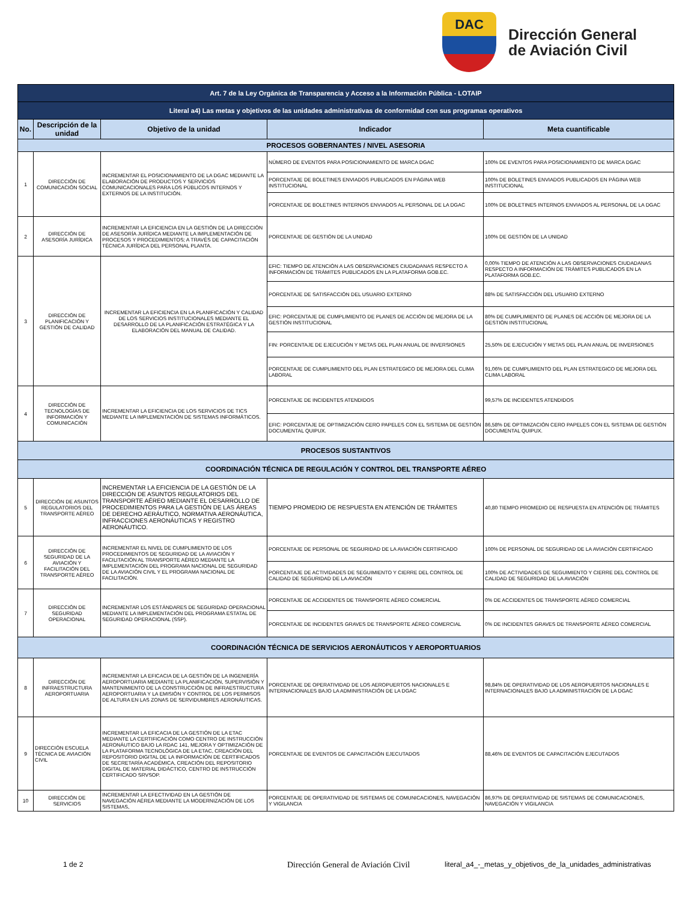DAC
Dirección General
de Aviación Civil
| Art. 7 de la Ley Orgánica de Transparencia y Acceso a la Información Pública - LOTAIP | | | | |
| Literal a4) Las metas y objetivos de las unidades administrativas de conformidad con sus programas operativos | | | | |
| No. | Descripción de la unidad | Objetivo de la unidad | Indicador | Meta cuantificable |
| PROCESOS GOBERNANTES / NIVEL ASESORIA | | | | |
| 1 | DIRECCIÓN DE COMUNICACIÓN SOCIAL | INCREMENTAR EL POSICIONAMIENTO DE LA DGAC MEDIANTE LA ELABORACIÓN DE PRODUCTOS Y SERVICIOS COMUNICACIONALES PARA LOS PÚBLICOS INTERNOS Y EXTERNOS DE LA INSTITUCIÓN. | NÚMERO DE EVENTOS PARA POSICIONAMIENTO DE MARCA DGAC | 100% DE EVENTOS PARA POSICIONAMIENTO DE MARCA DGAC |
| | | | PORCENTAJE DE BOLETINES ENVIADOS PUBLICADOS EN PÁGINA WEB INSTITUCIONAL | 100% DE BOLETINES ENVIADOS PUBLICADOS EN PÁGINA WEB INSTITUCIONAL |
| | | | PORCENTAJE DE BOLETINES INTERNOS ENVIADOS AL PERSONAL DE LA DGAC | 100% DE BOLETINES INTERNOS ENVIADOS AL PERSONAL DE LA DGAC |
| 2 | DIRECCIÓN DE ASESORÍA JURÍDICA | INCREMENTAR LA EFICIENCIA EN LA GESTIÓN DE LA DIRECCIÓN DE ASESORÍA JURÍDICA MEDIANTE LA IMPLEMENTACIÓN DE PROCESOS Y PROCEDIMIENTOS; A TRAVÉS DE CAPACITACIÓN TÉCNICA JURÍDICA DEL PERSONAL PLANTA. | PORCENTAJE DE GESTIÓN DE LA UNIDAD | 100% DE GESTIÓN DE LA UNIDAD |
| 3 | DIRECCIÓN DE PLANIFICACIÓN Y GESTIÓN DE CALIDAD | INCREMENTAR LA EFICIENCIA EN LA PLANIFICACIÓN Y CALIDAD DE LOS SERVICIOS INSTITUCIONALES MEDIANTE EL DESARROLLO DE LA PLANIFICACIÓN ESTRATÉGICA Y LA ELABORACIÓN DEL MANUAL DE CALIDAD. | EFIC: TIEMPO DE ATENCIÓN A LAS OBSERVACIONES CIUDADANAS RESPECTO A INFORMACIÓN DE TRÁMITES PUBLICADOS EN LA PLATAFORMA GOB.EC. | 0,00% TIEMPO DE ATENCIÓN A LAS OBSERVACIONES CIUDADANAS RESPECTO A INFORMACIÓN DE TRÁMITES PUBLICADOS EN LA PLATAFORMA GOB.EC. |
| | | | PORCENTAJE DE SATISFACCIÓN DEL USUARIO EXTERNO | 88% DE SATISFACCIÓN DEL USUARIO EXTERNO |
| | | | EFIC: PORCENTAJE DE CUMPLIMIENTO DE PLANES DE ACCIÓN DE MEJORA DE LA GESTIÓN INSTITUCIONAL | 80% DE CUMPLIMIENTO DE PLANES DE ACCIÓN DE MEJORA DE LA GESTIÓN INSTITUCIONAL |
| | | | FIN: PORCENTAJE DE EJECUCIÓN Y METAS DEL PLAN ANUAL DE INVERSIONES | 25,50% DE EJECUCIÓN Y METAS DEL PLAN ANUAL DE INVERSIONES |
| | | | PORCENTAJE DE CUMPLIMIENTO DEL PLAN ESTRATEGICO DE MEJORA DEL CLIMA LABORAL | 91,06% DE CUMPLIMIENTO DEL PLAN ESTRATEGICO DE MEJORA DEL CLIMA LABORAL |
| 4 | DIRECCIÓN DE TECNOLOGÍAS DE INFORMACIÓN Y COMUNICACIÓN | INCREMENTAR LA EFICIENCIA DE LOS SERVICIOS DE TICS MEDIANTE LA IMPLEMENTACIÓN DE SISTEMAS INFORMÁTICOS. | PORCENTAJE DE INCIDENTES ATENDIDOS | 99,57% DE INCIDENTES ATENDIDOS |
| | | | EFIC: PORCENTAJE DE OPTIMIZACIÓN CERO PAPELES CON EL SISTEMA DE GESTIÓN DOCUMENTAL QUIPUX. | 86,58% DE OPTIMIZACIÓN CERO PAPELES CON EL SISTEMA DE GESTIÓN DOCUMENTAL QUIPUX. |
| PROCESOS SUSTANTIVOS | | | | |
| COORDINACIÓN TÉCNICA DE REGULACIÓN Y CONTROL DEL TRANSPORTE AÉREO | | | | |
| 5 | DIRECCIÓN DE ASUNTOS REGULATORIOS DEL TRANSPORTE AÉREO | INCREMENTAR LA EFICIENCIA DE LA GESTIÓN DE LA DIRECCIÓN DE ASUNTOS REGULATORIOS DEL TRANSPORTE AÉREO MEDIANTE EL DESARROLLO DE PROCEDIMIENTOS PARA LA GESTIÓN DE LAS ÁREAS DE DERECHO AERÁUTICO, NORMATIVA AERONÁUTICA, INFRACCIONES AERONÁUTICAS Y REGISTRO AERONÁUTICO. | TIEMPO PROMEDIO DE RESPUESTA EN ATENCIÓN DE TRÁMITES | 40,80 TIEMPO PROMEDIO DE RESPUESTA EN ATENCIÓN DE TRÁMITES |
| 6 | DIRECCIÓN DE SEGURIDAD DE LA AVIACIÓN Y FACILITACIÓN DEL TRANSPORTE AÉREO | INCREMENTAR EL NIVEL DE CUMPLIMIENTO DE LOS PROCEDIMIENTOS DE SEGURIDAD DE LA AVIACIÓN Y FACILITACIÓN AL TRANSPORTE AÉREO MEDIANTE LA IMPLEMENTACIÓN DEL PROGRAMA NACIONAL DE SEGURIDAD DE LA AVIACIÓN CIVIL Y EL PROGRAMA NACIONAL DE FACILITACIÓN. | PORCENTAJE DE PERSONAL DE SEGURIDAD DE LA AVIACIÓN CERTIFICADO | 100% DE PERSONAL DE SEGURIDAD DE LA AVIACIÓN CERTIFICADO |
| | | | PORCENTAJE DE ACTIVIDADES DE SEGUIMIENTO Y CIERRE DEL CONTROL DE CALIDAD DE SEGURIDAD DE LA AVIACIÓN | 100% DE ACTIVIDADES DE SEGUIMIENTO Y CIERRE DEL CONTROL DE CALIDAD DE SEGURIDAD DE LA AVIACIÓN |
| 7 | DIRECCIÓN DE SEGURIDAD OPERACIONAL | INCREMENTAR LOS ESTÁNDARES DE SEGURIDAD OPERACIONAL MEDIANTE LA IMPLEMENTACIÓN DEL PROGRAMA ESTATAL DE SEGURIDAD OPERACIONAL (SSP). | PORCENTAJE DE ACCIDENTES DE TRANSPORTE AÉREO COMERCIAL | 0% DE ACCIDENTES DE TRANSPORTE AÉREO COMERCIAL |
| | | | PORCENTAJE DE INCIDENTES GRAVES DE TRANSPORTE AÉREO COMERCIAL | 0% DE INCIDENTES GRAVES DE TRANSPORTE AÉREO COMERCIAL |
| COORDINACIÓN TÉCNICA DE SERVICIOS AERONÁUTICOS Y AEROPORTUARIOS | | | | |
| 8 | DIRECCIÓN DE INFRAESTRUCTURA AEROPORTUARIA | INCREMENTAR LA EFICACIA DE LA GESTIÓN DE LA INGENIERÍA AEROPORTUARIA MEDIANTE LA PLANIFICACIÓN, SUPERVISIÓN Y MANTENIMIENTO DE LA CONSTRUCCIÓN DE INFRAESTRUCTURA AEROPORTUARIA Y LA EMISIÓN Y CONTROL DE LOS PERMISOS DE ALTURA EN LAS ZONAS DE SERVIDUMBRES AERONÁUTICAS. | PORCENTAJE DE OPERATIVIDAD DE LOS AEROPUERTOS NACIONALES E INTERNACIONALES BAJO LA ADMINISTRACIÓN DE LA DGAC | 98,84% DE OPERATIVIDAD DE LOS AEROPUERTOS NACIONALES E INTERNACIONALES BAJO LA ADMINISTRACIÓN DE LA DGAC |
| 9 | DIRECCIÓN ESCUELA TÉCNICA DE AVIACIÓN CIVIL | INCREMENTAR LA EFICACIA DE LA GESTIÓN DE LA ETAC MEDIANTE LA CERTIFICACIÓN COMO CENTRO DE INSTRUCCIÓN AERONÁUTICO BAJO LA RDAC 141, MEJORA Y OPTIMIZACIÓN DE LA PLATAFORMA TECNOLÓGICA DE LA ETAC, CREACIÓN DEL REPOSITORIO DIGITAL DE LA INFORMACIÓN DE CERTIFICADOS DE SECRETARÍA ACADÉMICA, CREACIÓN DEL REPOSITORIO DIGITAL DE MATERIAL DIDÁCTICO, CENTRO DE INSTRUCCIÓN CERTIFICADO SRVSOP. | PORCENTAJE DE EVENTOS DE CAPACITACIÓN EJECUTADOS | 88,46% DE EVENTOS DE CAPACITACIÓN EJECUTADOS |
| 10 | DIRECCIÓN DE SERVICIOS | INCREMENTAR LA EFECTIVIDAD EN LA GESTIÓN DE NAVEGACIÓN AÉREA MEDIANTE LA MODERNIZACIÓN DE LOS SISTEMAS, | PORCENTAJE DE OPERATIVIDAD DE SISTEMAS DE COMUNICACIONES, NAVEGACIÓN Y VIGILANCIA | 86,97% DE OPERATIVIDAD DE SISTEMAS DE COMUNICACIONES, NAVEGACIÓN Y VIGILANCIA |
1 de 2 Dirección General de Aviación Civil literal_a4_-_metas_y_objetivos_de_la_unidades_administrativas